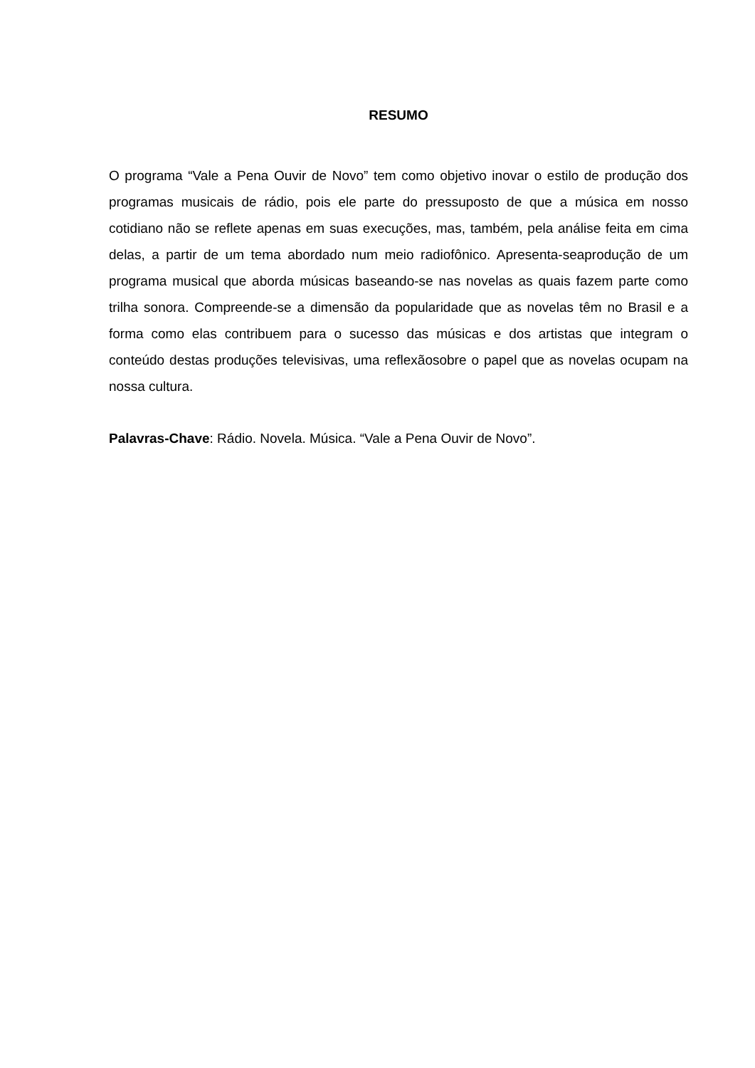RESUMO
O programa “Vale a Pena Ouvir de Novo” tem como objetivo inovar o estilo de produção dos programas musicais de rádio, pois ele parte do pressuposto de que a música em nosso cotidiano não se reflete apenas em suas execuções, mas, também, pela análise feita em cima delas, a partir de um tema abordado num meio radiofônico. Apresenta-seaprodução de um programa musical que aborda músicas baseando-se nas novelas as quais fazem parte como trilha sonora. Compreende-se a dimensão da popularidade que as novelas têm no Brasil e a forma como elas contribuem para o sucesso das músicas e dos artistas que integram o conteúdo destas produções televisivas, uma reflexãosobre o papel que as novelas ocupam na nossa cultura.
Palavras-Chave: Rádio. Novela. Música. “Vale a Pena Ouvir de Novo”.